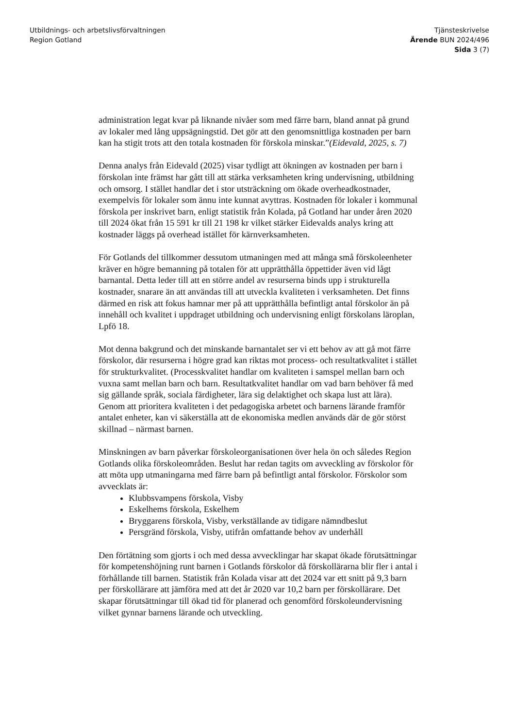Utbildnings- och arbetslivsförvaltningen
Region Gotland
Tjänsteskrivelse
Ärende BUN 2024/496
Sida 3 (7)
administration legat kvar på liknande nivåer som med färre barn, bland annat på grund av lokaler med lång uppsägningstid. Det gör att den genomsnittliga kostnaden per barn kan ha stigit trots att den totala kostnaden för förskola minskar.”(Eidevald, 2025, s. 7)
Denna analys från Eidevald (2025) visar tydligt att ökningen av kostnaden per barn i förskolan inte främst har gått till att stärka verksamheten kring undervisning, utbildning och omsorg. I stället handlar det i stor utsträckning om ökade overheadkostnader, exempelvis för lokaler som ännu inte kunnat avyttras. Kostnaden för lokaler i kommunal förskola per inskrivet barn, enligt statistik från Kolada, på Gotland har under åren 2020 till 2024 ökat från 15 591 kr till 21 198 kr vilket stärker Eidevalds analys kring att kostnader läggs på overhead istället för kärnverksamheten.
För Gotlands del tillkommer dessutom utmaningen med att många små förskoleenheter kräver en högre bemanning på totalen för att upprätthålla öppettider även vid lågt barnantal. Detta leder till att en större andel av resurserna binds upp i strukturella kostnader, snarare än att användas till att utveckla kvaliteten i verksamheten. Det finns därmed en risk att fokus hamnar mer på att upprätthålla befintligt antal förskolor än på innehåll och kvalitet i uppdraget utbildning och undervisning enligt förskolans läroplan, Lpfö 18.
Mot denna bakgrund och det minskande barnantalet ser vi ett behov av att gå mot färre förskolor, där resurserna i högre grad kan riktas mot process- och resultatkvalitet i stället för strukturkvalitet. (Processkvalitet handlar om kvaliteten i samspel mellan barn och vuxna samt mellan barn och barn. Resultatkvalitet handlar om vad barn behöver få med sig gällande språk, sociala färdigheter, lära sig delaktighet och skapa lust att lära). Genom att prioritera kvaliteten i det pedagogiska arbetet och barnens lärande framför antalet enheter, kan vi säkerställa att de ekonomiska medlen används där de gör störst skillnad – närmast barnen.
Minskningen av barn påverkar förskoleorganisationen över hela ön och således Region Gotlands olika förskoleområden. Beslut har redan tagits om avveckling av förskolor för att möta upp utmaningarna med färre barn på befintligt antal förskolor. Förskolor som avvecklats är:
Klubbsvampens förskola, Visby
Eskelhems förskola, Eskelhem
Bryggarens förskola, Visby, verkställande av tidigare nämndbeslut
Persgränd förskola, Visby, utifrån omfattande behov av underhåll
Den förtätning som gjorts i och med dessa avvecklingar har skapat ökade förutsättningar för kompetenshöjning runt barnen i Gotlands förskolor då förskollärarna blir fler i antal i förhållande till barnen. Statistik från Kolada visar att det 2024 var ett snitt på 9,3 barn per förskollärare att jämföra med att det år 2020 var 10,2 barn per förskollärare. Det skapar förutsättningar till ökad tid för planerad och genomförd förskoleundervisning vilket gynnar barnens lärande och utveckling.